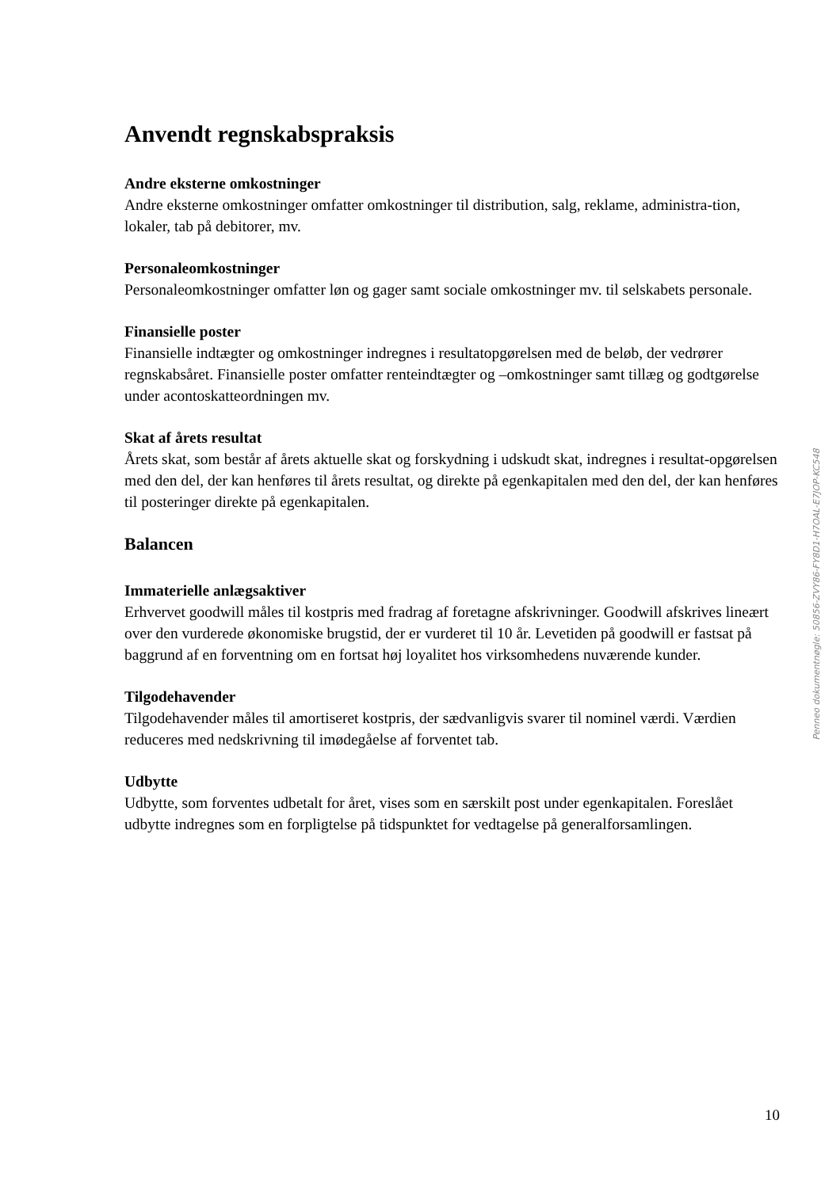Anvendt regnskabspraksis
Andre eksterne omkostninger
Andre eksterne omkostninger omfatter omkostninger til distribution, salg, reklame, administra-tion, lokaler, tab på debitorer, mv.
Personaleomkostninger
Personaleomkostninger omfatter løn og gager samt sociale omkostninger mv. til selskabets personale.
Finansielle poster
Finansielle indtægter og omkostninger indregnes i resultatopgørelsen med de beløb, der vedrører regnskabsåret. Finansielle poster omfatter renteindtægter og –omkostninger samt tillæg og godtgørelse under acontoskatteordningen mv.
Skat af årets resultat
Årets skat, som består af årets aktuelle skat og forskydning i udskudt skat, indregnes i resultat-opgørelsen med den del, der kan henføres til årets resultat, og direkte på egenkapitalen med den del, der kan henføres til posteringer direkte på egenkapitalen.
Balancen
Immaterielle anlægsaktiver
Erhvervet goodwill måles til kostpris med fradrag af foretagne afskrivninger. Goodwill afskrives lineært over den vurderede økonomiske brugstid, der er vurderet til 10 år. Levetiden på goodwill er fastsat på baggrund af en forventning om en fortsat høj loyalitet hos virksomhedens nuværende kunder.
Tilgodehavender
Tilgodehavender måles til amortiseret kostpris, der sædvanligvis svarer til nominel værdi. Værdien reduceres med nedskrivning til imødegåelse af forventet tab.
Udbytte
Udbytte, som forventes udbetalt for året, vises som en særskilt post under egenkapitalen. Foreslået udbytte indregnes som en forpligtelse på tidspunktet for vedtagelse på generalforsamlingen.
Penneo dokumentnøgle: 50856-ZVY86-FY8D1-H7OAL-E7JOP-KC548
10